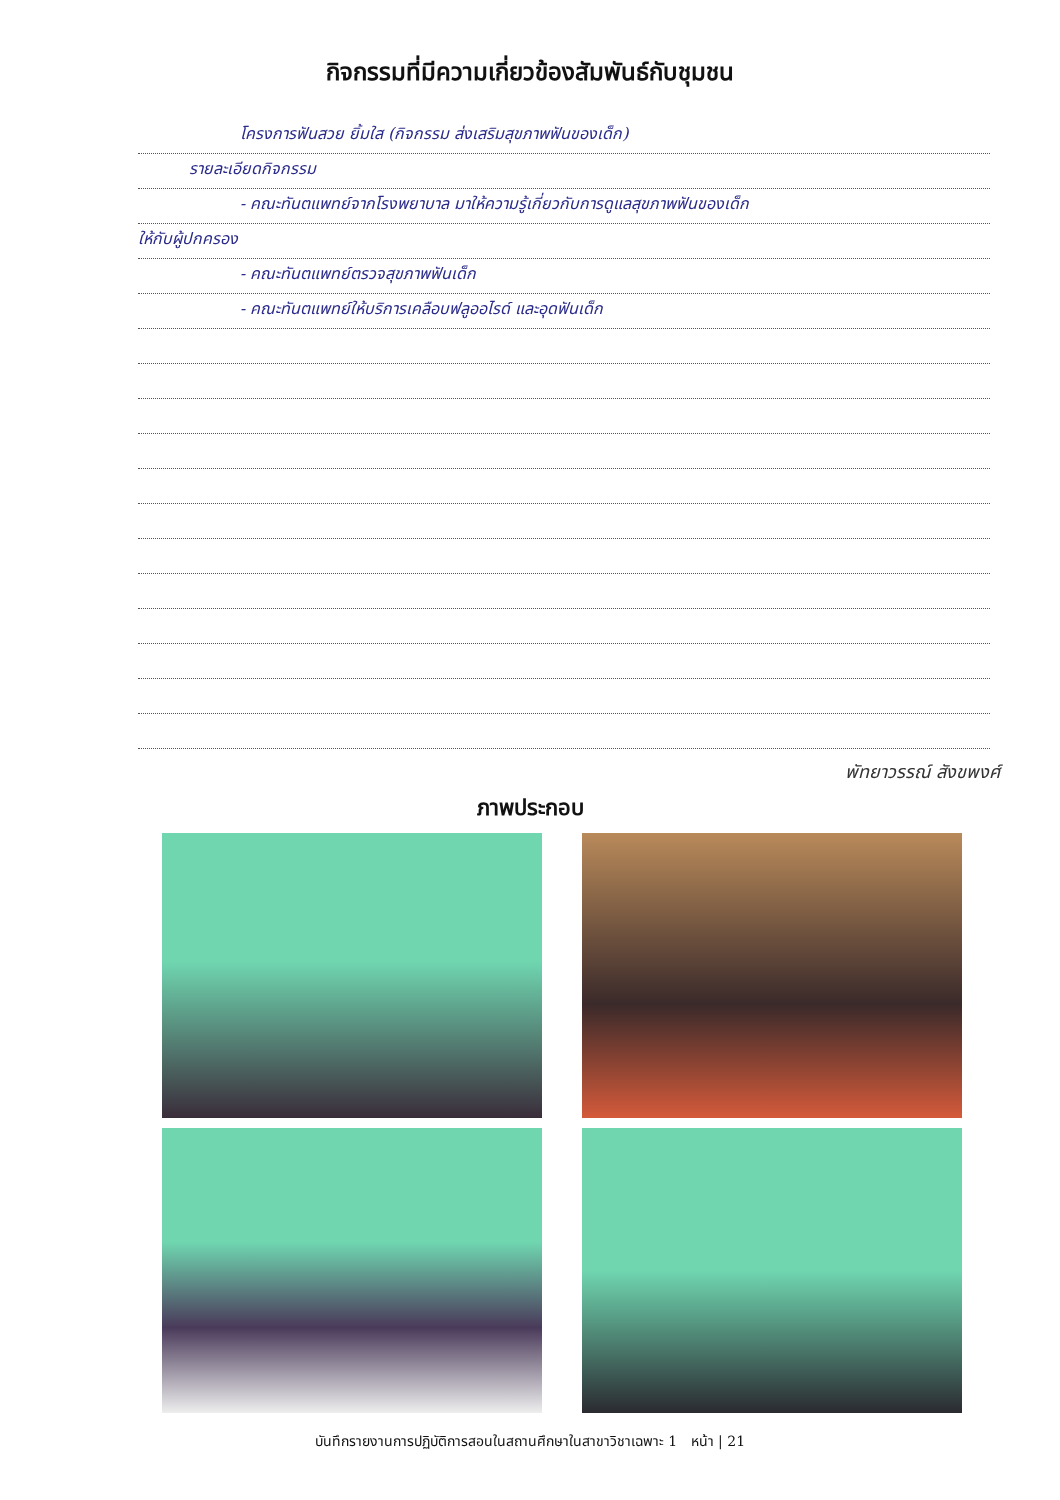กิจกรรมที่มีความเกี่ยวข้องสัมพันธ์กับชุมชน
โครงการฟันสวย ยิ้มใส (กิจกรรม ส่งเสริมสุขภาพฟันของเด็ก)
รายละเอียดกิจกรรม
- คณะทันตแพทย์จากโรงพยาบาล มาให้ความรู้เกี่ยวกับการดูแลสุขภาพฟันของเด็ก
ให้กับผู้ปกครอง
- คณะทันตแพทย์ตรวจสุขภาพฟันเด็ก
- คณะทันตแพทย์ให้บริการเคลือบฟลูออไรด์ และอุดฟันเด็ก
พัทยาวรรณ์ สังขพงศ์
ภาพประกอบ
บันทึกรายงานการปฏิบัติการสอนในสถานศึกษาในสาขาวิชาเฉพาะ 1 หน้า | 21